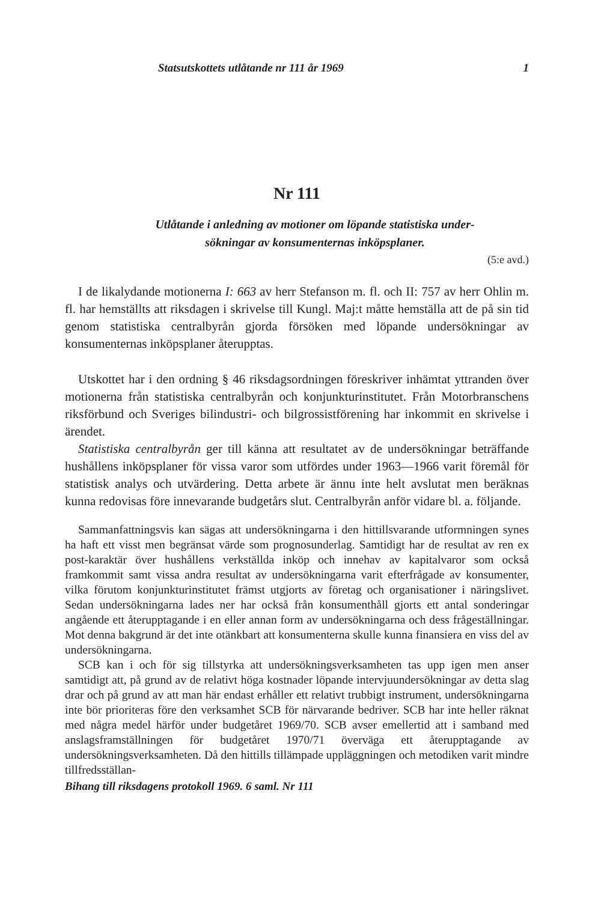Statsutskottets utlåtande nr 111 år 1969 1
Nr 111
Utlåtande i anledning av motioner om löpande statistiska under-
sökningar av konsumenternas inköpsplaner.
(5:e avd.)
I de likalydande motionerna I: 663 av herr Stefanson m. fl. och II: 757 av herr Ohlin m. fl. har hemställts att riksdagen i skrivelse till Kungl. Maj:t måtte hemställa att de på sin tid genom statistiska centralbyrån gjorda försöken med löpande undersökningar av konsumenternas inköpsplaner återupptas.
Utskottet har i den ordning § 46 riksdagsordningen föreskriver inhämtat yttranden över motionerna från statistiska centralbyrån och konjunkturinstitutet. Från Motorbranschens riksförbund och Sveriges bilindustri- och bilgrossistförening har inkommit en skrivelse i ärendet.
Statistiska centralbyrån ger till känna att resultatet av de undersökningar beträffande hushållens inköpsplaner för vissa varor som utfördes under 1963—1966 varit föremål för statistisk analys och utvärdering. Detta arbete är ännu inte helt avslutat men beräknas kunna redovisas före innevarande budgetårs slut. Centralbyrån anför vidare bl. a. följande.
Sammanfattningsvis kan sägas att undersökningarna i den hittillsvarande utformningen synes ha haft ett visst men begränsat värde som prognosunderlag. Samtidigt har de resultat av ren ex post-karaktär över hushållens verkställda inköp och innehav av kapitalvaror som också framkommit samt vissa andra resultat av undersökningarna varit efterfrågade av konsumenter, vilka förutom konjunkturinstitutet främst utgjorts av företag och organisationer i näringslivet. Sedan undersökningarna lades ner har också från konsumenthåll gjorts ett antal sonderingar angående ett återupptagande i en eller annan form av undersökningarna och dess frågeställningar. Mot denna bakgrund är det inte otänkbart att konsumenterna skulle kunna finansiera en viss del av undersökningarna.
SCB kan i och för sig tillstyrka att undersökningsverksamheten tas upp igen men anser samtidigt att, på grund av de relativt höga kostnader löpande intervjuundersökningar av detta slag drar och på grund av att man här endast erhåller ett relativt trubbigt instrument, undersökningarna inte bör prioriteras före den verksamhet SCB för närvarande bedriver. SCB har inte heller räknat med några medel härför under budgetåret 1969/70. SCB avser emellertid att i samband med anslagsframställningen för budgetåret 1970/71 överväga ett återupptagande av undersökningsverksamheten. Då den hittills tillämpade uppläggningen och metodiken varit mindre tillfredsställan-
Bihang till riksdagens protokoll 1969. 6 saml. Nr 111